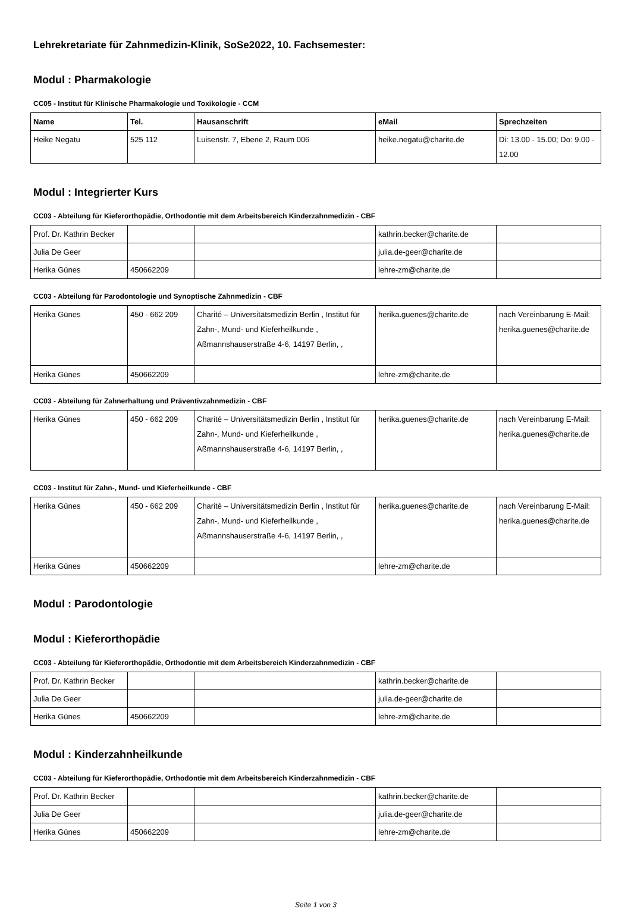Lehrekretariate für Zahnmedizin-Klinik, SoSe2022, 10. Fachsemester:
Modul : Pharmakologie
CC05 - Institut für Klinische Pharmakologie und Toxikologie - CCM
| Name | Tel. | Hausanschrift | eMail | Sprechzeiten |
| --- | --- | --- | --- | --- |
| Heike Negatu | 525 112 | Luisenstr. 7, Ebene 2, Raum 006 | heike.negatu@charite.de | Di: 13.00 - 15.00; Do: 9.00 - 12.00 |
Modul : Integrierter Kurs
CC03 - Abteilung für Kieferorthopädie, Orthodontie mit dem Arbeitsbereich Kinderzahnmedizin - CBF
| Prof. Dr. Kathrin Becker | | | kathrin.becker@charite.de | |
| Julia De Geer | | | julia.de-geer@charite.de | |
| Herika Günes | 450662209 | | lehre-zm@charite.de | |
CC03 - Abteilung für Parodontologie und Synoptische Zahnmedizin - CBF
| Herika Günes | 450 - 662 209 | Charité – Universitätsmedizin Berlin , Institut für Zahn-, Mund- und Kieferheilkunde , Aßmannshauserstraße 4-6, 14197 Berlin, , | herika.guenes@charite.de | nach Vereinbarung E-Mail: herika.guenes@charite.de |
| Herika Günes | 450662209 | | lehre-zm@charite.de | |
CC03 - Abteilung für Zahnerhaltung und Präventivzahnmedizin - CBF
| Herika Günes | 450 - 662 209 | Charité – Universitätsmedizin Berlin , Institut für Zahn-, Mund- und Kieferheilkunde , Aßmannshauserstraße 4-6, 14197 Berlin, , | herika.guenes@charite.de | nach Vereinbarung E-Mail: herika.guenes@charite.de |
CC03 - Institut für Zahn-, Mund- und Kieferheilkunde - CBF
| Herika Günes | 450 - 662 209 | Charité – Universitätsmedizin Berlin , Institut für Zahn-, Mund- und Kieferheilkunde , Aßmannshauserstraße 4-6, 14197 Berlin, , | herika.guenes@charite.de | nach Vereinbarung E-Mail: herika.guenes@charite.de |
| Herika Günes | 450662209 | | lehre-zm@charite.de | |
Modul : Parodontologie
Modul : Kieferorthopädie
CC03 - Abteilung für Kieferorthopädie, Orthodontie mit dem Arbeitsbereich Kinderzahnmedizin - CBF
| Prof. Dr. Kathrin Becker | | | kathrin.becker@charite.de | |
| Julia De Geer | | | julia.de-geer@charite.de | |
| Herika Günes | 450662209 | | lehre-zm@charite.de | |
Modul : Kinderzahnheilkunde
CC03 - Abteilung für Kieferorthopädie, Orthodontie mit dem Arbeitsbereich Kinderzahnmedizin - CBF
| Prof. Dr. Kathrin Becker | | | kathrin.becker@charite.de | |
| Julia De Geer | | | julia.de-geer@charite.de | |
| Herika Günes | 450662209 | | lehre-zm@charite.de | |
Seite 1 von 3